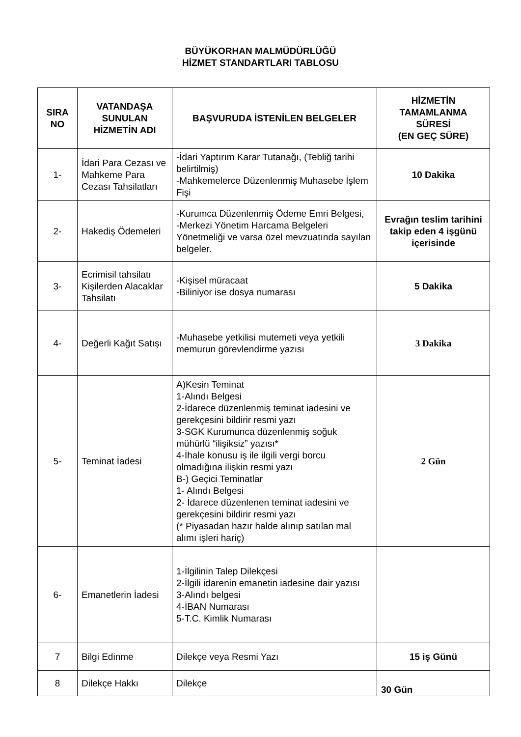BÜYÜKORHAN MALMÜDÜRLÜĞÜ
HİZMET STANDARTLARI TABLOSU
| SIRA NO | VATANDAŞA SUNULAN HİZMETİN ADI | BAŞVURUDA İSTENİLEN BELGELER | HİZMETİN TAMAMLANMA SÜRESİ (EN GEÇ SÜRE) |
| --- | --- | --- | --- |
| 1- | İdari Para Cezası ve Mahkeme Para Cezası Tahsilatları | -İdari Yaptırım Karar Tutanağı, (Tebliğ tarihi belirtilmiş) -Mahkemelerce Düzenlenmiş Muhasebe İşlem Fişi | 10 Dakika |
| 2- | Hakediş Ödemeleri | -Kurumca Düzenlenmiş Ödeme Emri Belgesi, -Merkezi Yönetim Harcama Belgeleri Yönetmeliği ve varsa özel mevzuatında sayılan belgeler. | Evrağın teslim tarihini takip eden 4 işgünü içerisinde |
| 3- | Ecrimisil tahsilatı Kişilerden Alacaklar Tahsilatı | -Kişisel müracaat -Biliniyor ise dosya numarası | 5 Dakika |
| 4- | Değerli Kağıt Satışı | -Muhasebe yetkilisi mutemeti veya yetkili memurun görevlendirme yazısı | 3 Dakika |
| 5- | Teminat İadesi | A)Kesin Teminat 1-Alındı Belgesi 2-İdarece düzenlenmiş teminat iadesini ve gerekçesini bildirir resmi yazı 3-SGK Kurumunca düzenlenmiş soğuk mühürlü “ilişiksiz” yazısı* 4-İhale konusu iş ile ilgili vergi borcu olmadığına ilişkin resmi yazı B-) Geçici Teminatlar 1- Alındı Belgesi 2- İdarece düzenlenen teminat iadesini ve gerekçesini bildirir resmi yazı (* Piyasadan hazır halde alınıp satılan mal alımı işleri hariç) | 2 Gün |
| 6- | Emanetlerin İadesi | 1-İlgilinin Talep Dilekçesi 2-İlgili idarenin emanetin iadesine dair yazısı 3-Alındı belgesi 4-İBAN Numarası 5-T.C. Kimlik Numarası | |
| 7 | Bilgi Edinme | Dilekçe veya Resmi Yazı | 15 iş Günü |
| 8 | Dilekçe Hakkı | Dilekçe | 30 Gün |